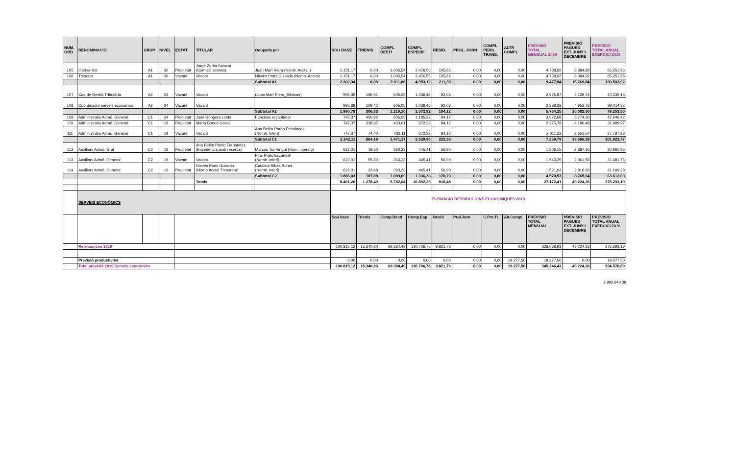| NUM. ORD | DENOMINACIÓ | GRUP | NIVEL | ESTAT | TITULAR | Ocupada per | SOU BASE | TRIENIS | COMPL DESTI | COMPL ESPECIF | RESID. | PROL. JORN | COMPL PERS. TRANS. | ALTR COMPL | PREVISIÓ TOTAL MENSUAL 2019 | PREVISIÓ PAGUES EXT. JUNY I DECEMBRE | PREVISIÓ TOTAL ANUAL EXERCICI 2019 |
| --- | --- | --- | --- | --- | --- | --- | --- | --- | --- | --- | --- | --- | --- | --- | --- | --- | --- |
| 105 | Interventor | A1 | 30 | Propietat | Jorge Zurita Salazar (Comisió serveis) | Juan Marí Riera (Nomb. Acctal.) | 1.151,17 | 0,00 | 1.005,54 | 2.476,56 | 105,65 | 0,00 | 0,00 | 0,00 | 4.738,92 | 8.384,92 | 65.251,96 |
| 106 | Tresorer | A1 | 30 | Vacant | Vacant | Nieves Prats Guisado (Nomb. Acctal) | 1.151,17 | 0,00 | 1.005,54 | 2.476,56 | 105,65 | 0,00 | 0,00 | 0,00 | 4.738,92 | 8.384,92 | 65.251,96 |
| | | | | | | Subtotal A1 | 2.302,34 | 0,00 | 2.011,08 | 4.953,12 | 211,30 | 0,00 | 0,00 | 0,00 | 9.477,84 | 16.769,84 | 130.503,92 |
| 107 | Cap de Gestió Tributària | A2 | 24 | Vacant | Vacant | (Juan Marí Riera_Básicas) | 995,39 | 196,91 | 605,05 | 1.036,46 | 92,06 | 0,00 | 0,00 | 0,00 | 2.925,87 | 5.128,74 | 40.239,18 |
| 108 | Coordinador serveis econòmics | A2 | 24 | Vacant | Vacant | | 995,39 | 109,42 | 605,05 | 1.036,46 | 92,06 | 0,00 | 0,00 | 0,00 | 2.838,38 | 4.953,76 | 39.014,32 |
| | | | | | | Subtotal A2 | 1.990,78 | 306,33 | 1.210,10 | 2.072,92 | 184,12 | 0,00 | 0,00 | 0,00 | 5.764,25 | 10.082,50 | 79.253,50 |
| 109 | Administratiu Admó. General | C1 | 24 | Propietat | José Góngora Lirola | Funcions recaptador | 747,37 | 450,82 | 605,05 | 1.185,32 | 84,12 | 0,00 | 0,00 | 0,00 | 3.072,68 | 5.774,26 | 42.646,42 |
| 110 | Administratiu Admó. General | C1 | 19 | Propietat | María Boned Costa | | 747,37 | 338,97 | 433,01 | 672,32 | 84,12 | 0,00 | 0,00 | 0,00 | 2.275,79 | 4.180,48 | 31.489,97 |
| 111 | Administratiu Admó. General | C1 | 19 | Vacant | Vacant | Ana Belén Pardo Fernández (Nomb. Interí) | 747,37 | 74,40 | 433,11 | 672,32 | 84,12 | 0,00 | 0,00 | 0,00 | 2.011,32 | 3.651,54 | 27.787,38 |
| | | | | | | Subtotal C1 | 2.242,11 | 864,19 | 1.471,17 | 2.529,96 | 252,36 | 0,00 | 0,00 | 0,00 | 7.359,79 | 13.606,28 | 101.923,77 |
| 112 | Auxiliars Admó. Gral | C2 | 18 | Propietat | Ana Belén Pardo Fernández (Excedencia amb reserva) | Marcos Tur Vingut (Nom. interino) | 622,01 | 18,60 | 363,23 | 445,41 | 56,90 | 0,00 | 0,00 | 0,00 | 1.506,15 | 2.887,16 | 20.960,96 |
| 113 | Auxiliars Admó. General | C2 | 16 | Vacant | Vacant | Pilar Prats Escandell (Nomb. Interí) | 622,01 | 55,80 | 363,23 | 445,41 | 56,90 | 0,00 | 0,00 | 0,00 | 1.543,35 | 2.961,56 | 21.481,76 |
| 114 | Auxiliars Admó. General | C2 | 16 | Propietat | Nieves Prats Guisado (Nomb Acctal Tresorera) | Catalina Ribas Bonet (Nomb. Interí) | 622,01 | 33,48 | 363,23 | 445,41 | 56,90 | 0,00 | 0,00 | 0,00 | 1.521,03 | 2.916,92 | 21.169,28 |
| | | | | | | Subtotal C2 | 1.866,03 | 107,88 | 1.089,69 | 1.336,23 | 170,70 | 0,00 | 0,00 | 0,00 | 4.570,53 | 8.765,64 | 63.612,00 |
| | | | | | Totals | | 8.401,26 | 1.278,40 | 5.782,04 | 10.892,23 | 818,48 | 0,00 | 0,00 | 0,00 | 27.172,41 | 49.224,26 | 375.293,19 |
| | SERVEIS ECONÒMICS | | | | | | ESTIMACIÓ RETRIBUCIONS ECONÒMIQUES 2019 | | | | | | | | | | |
| | | | | | | | Sou base | Trienis | Comp.Destí | Comp.Esp | Resid. | Prol.Jorn | C.Per.Tr. | Alt.Compl | PREVISIÓ TOTAL MENSUAL | PREVISIÓ PAGUES EXT. JUNY I DECEMBRE | PREVISIÓ TOTAL ANUAL EXERCICI 2019 |
| | Retribucions 2019 | | | | | | 100.815,12 | 15.340,80 | 69.384,49 | 130.706,76 | 9.821,76 | 0,00 | 0,00 | 0,00 | 326.068,93 | 49.224,26 | 375.293,19 |
| | Previsió productivitat | | | | | | 0,00 | 0,00 | 0,00 | 0,00 | 0,00 | 0,00 | 0,00 | 19.277,50 | 19.277,50 | 0,00 | 19.277,50 |
| | Total previsió 2019 Serveis econòmics | | | | | | 100.815,12 | 15.340,80 | 69.384,49 | 130.706,76 | 9.821,76 | 0,00 | 0,00 | 19.277,50 | 345.346,43 | 49.224,26 | 394.570,69 |
3.992.940,39